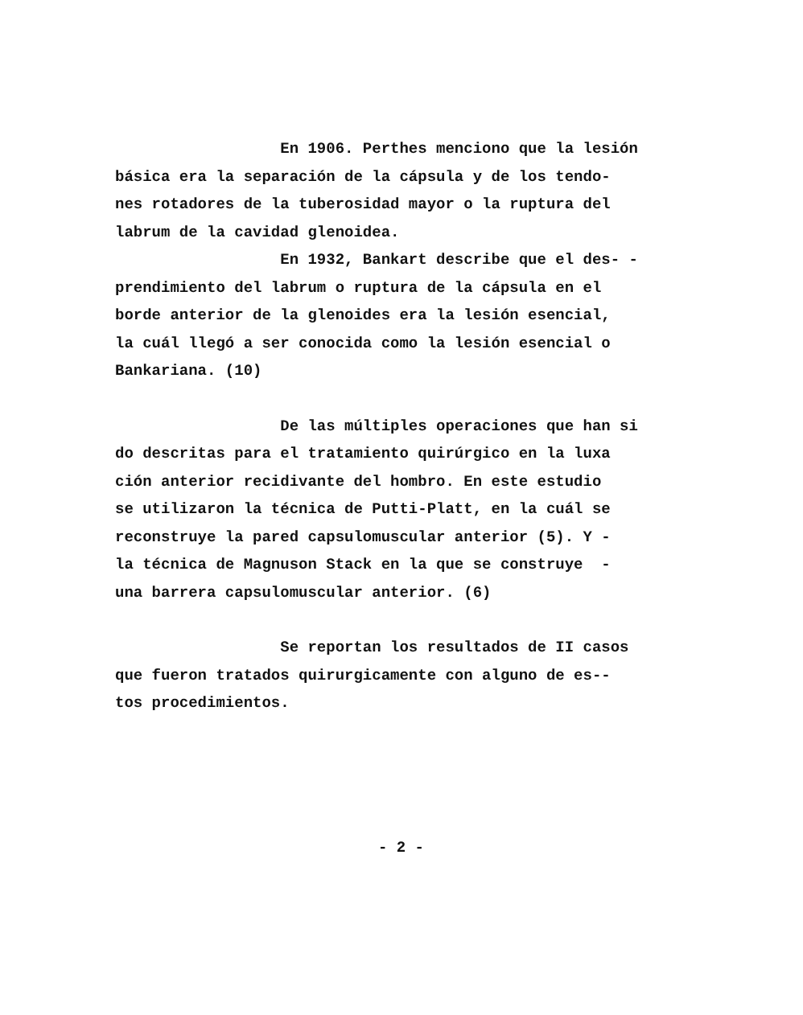En 1906. Perthes menciono que la lesión
básica era la separación de la cápsula y de los tendo-
nes rotadores de la tuberosidad mayor o la ruptura del
labrum de la cavidad glenoidea.
En 1932, Bankart describe que el des- -
prendimiento del labrum o ruptura de la cápsula en el
borde anterior de la glenoides era la lesión esencial,
la cuál llegó a ser conocida como la lesión esencial o
Bankariana. (10)
De las múltiples operaciones que han si
do descritas para el tratamiento quirúrgico en la luxa
ción anterior recidivante del hombro. En este estudio
se utilizaron la técnica de Putti-Platt, en la cuál se
reconstruye la pared capsulomuscular anterior (5). Y -
la técnica de Magnuson Stack en la que se construye -
una barrera capsulomuscular anterior. (6)
Se reportan los resultados de II casos
que fueron tratados quirurgicamente con alguno de es--
tos procedimientos.
- 2 -